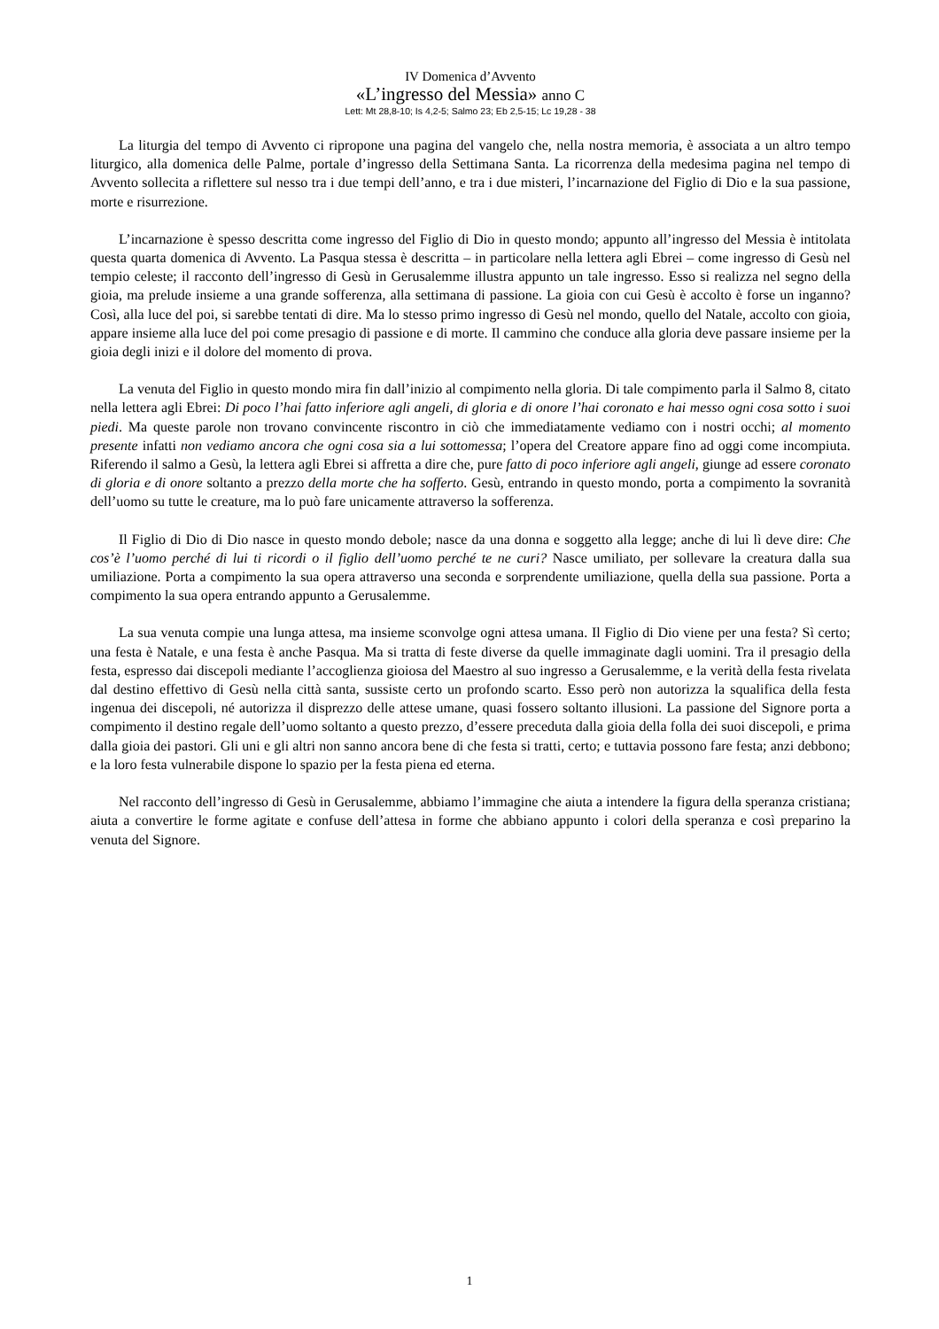IV Domenica d’Avvento
«L’ingresso del Messia» anno C
Lett: Mt 28,8-10; Is 4,2-5; Salmo 23; Eb 2,5-15; Lc 19,28 - 38
La liturgia del tempo di Avvento ci ripropone una pagina del vangelo che, nella nostra memoria, è associata a un altro tempo liturgico, alla domenica delle Palme, portale d’ingresso della Settimana Santa. La ricorrenza della medesima pagina nel tempo di Avvento sollecita a riflettere sul nesso tra i due tempi dell’anno, e tra i due misteri, l’incarnazione del Figlio di Dio e la sua passione, morte e risurrezione.
L’incarnazione è spesso descritta come ingresso del Figlio di Dio in questo mondo; appunto all’ingresso del Messia è intitolata questa quarta domenica di Avvento. La Pasqua stessa è descritta – in particolare nella lettera agli Ebrei – come ingresso di Gesù nel tempio celeste; il racconto dell’ingresso di Gesù in Gerusalemme illustra appunto un tale ingresso. Esso si realizza nel segno della gioia, ma prelude insieme a una grande sofferenza, alla settimana di passione. La gioia con cui Gesù è accolto è forse un inganno? Così, alla luce del poi, si sarebbe tentati di dire. Ma lo stesso primo ingresso di Gesù nel mondo, quello del Natale, accolto con gioia, appare insieme alla luce del poi come presagio di passione e di morte. Il cammino che conduce alla gloria deve passare insieme per la gioia degli inizi e il dolore del momento di prova.
La venuta del Figlio in questo mondo mira fin dall’inizio al compimento nella gloria. Di tale compimento parla il Salmo 8, citato nella lettera agli Ebrei: Di poco l’hai fatto inferiore agli angeli, di gloria e di onore l’hai coronato e hai messo ogni cosa sotto i suoi piedi. Ma queste parole non trovano convincente riscontro in ciò che immediatamente vediamo con i nostri occhi; al momento presente infatti non vediamo ancora che ogni cosa sia a lui sottomessa; l’opera del Creatore appare fino ad oggi come incompiuta. Riferendo il salmo a Gesù, la lettera agli Ebrei si affretta a dire che, pure fatto di poco inferiore agli angeli, giunge ad essere coronato di gloria e di onore soltanto a prezzo della morte che ha sofferto. Gesù, entrando in questo mondo, porta a compimento la sovranità dell’uomo su tutte le creature, ma lo può fare unicamente attraverso la sofferenza.
Il Figlio di Dio di Dio nasce in questo mondo debole; nasce da una donna e soggetto alla legge; anche di lui lì deve dire: Che cos’è l’uomo perché di lui ti ricordi o il figlio dell’uomo perché te ne curi? Nasce umiliato, per sollevare la creatura dalla sua umiliazione. Porta a compimento la sua opera attraverso una seconda e sorprendente umiliazione, quella della sua passione. Porta a compimento la sua opera entrando appunto a Gerusalemme.
La sua venuta compie una lunga attesa, ma insieme sconvolge ogni attesa umana. Il Figlio di Dio viene per una festa? Sì certo; una festa è Natale, e una festa è anche Pasqua. Ma si tratta di feste diverse da quelle immaginate dagli uomini. Tra il presagio della festa, espresso dai discepoli mediante l’accoglienza gioiosa del Maestro al suo ingresso a Gerusalemme, e la verità della festa rivelata dal destino effettivo di Gesù nella città santa, sussiste certo un profondo scarto. Esso però non autorizza la squalifica della festa ingenua dei discepoli, né autorizza il disprezzo delle attese umane, quasi fossero soltanto illusioni. La passione del Signore porta a compimento il destino regale dell’uomo soltanto a questo prezzo, d’essere preceduta dalla gioia della folla dei suoi discepoli, e prima dalla gioia dei pastori. Gli uni e gli altri non sanno ancora bene di che festa si tratti, certo; e tuttavia possono fare festa; anzi debbono; e la loro festa vulnerabile dispone lo spazio per la festa piena ed eterna.
Nel racconto dell’ingresso di Gesù in Gerusalemme, abbiamo l’immagine che aiuta a intendere la figura della speranza cristiana; aiuta a convertire le forme agitate e confuse dell’attesa in forme che abbiano appunto i colori della speranza e così preparino la venuta del Signore.
1